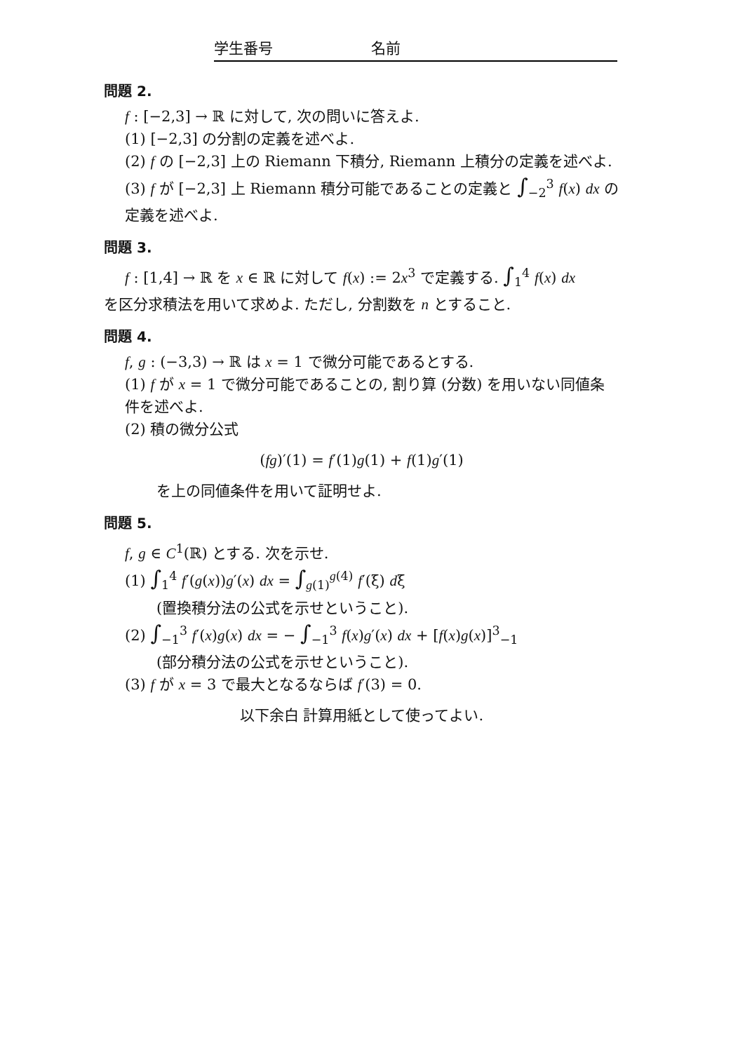学生番号 名前
問題 2.
f : [−2,3] → ℝ に対して, 次の問いに答えよ.
(1) [−2,3] の分割の定義を述べよ.
(2) f の [−2,3] 上の Riemann 下積分, Riemann 上積分の定義を述べよ.
(3) f が [−2,3] 上 Riemann 積分可能であることの定義と ∫<sub>−2</sub><sup>3</sup> f(x) dx の定義を述べよ.
問題 3.
f : [1,4] → ℝ を x ∈ ℝ に対して f(x) := 2x<sup>3</sup> で定義する. ∫<sub>1</sub><sup>4</sup> f(x) dx
を区分求積法を用いて求めよ. ただし, 分割数を n とすること.
問題 4.
f, g : (−3,3) → ℝ は x = 1 で微分可能であるとする.
(1) f が x = 1 で微分可能であることの, 割り算 (分数) を用いない同値条件を述べよ.
(2) 積の微分公式
(fg)′(1) = f′(1)g(1) + f(1)g′(1)
を上の同値条件を用いて証明せよ.
問題 5.
f, g ∈ C<sup>1</sup>(ℝ) とする. 次を示せ.
(1) ∫<sub>1</sub><sup>4</sup> f′(g(x))g′(x) dx = ∫<sub>g(1)</sub><sup>g(4)</sup> f′(ξ) dξ
(置換積分法の公式を示せということ).
(2) ∫<sub>−1</sub><sup>3</sup> f′(x)g(x) dx = − ∫<sub>−1</sub><sup>3</sup> f(x)g′(x) dx + [f(x)g(x)]<sup>3</sup><sub>−1</sub>
(部分積分法の公式を示せということ).
(3) f が x = 3 で最大となるならば f′(3) = 0.
以下余白 計算用紙として使ってよい.